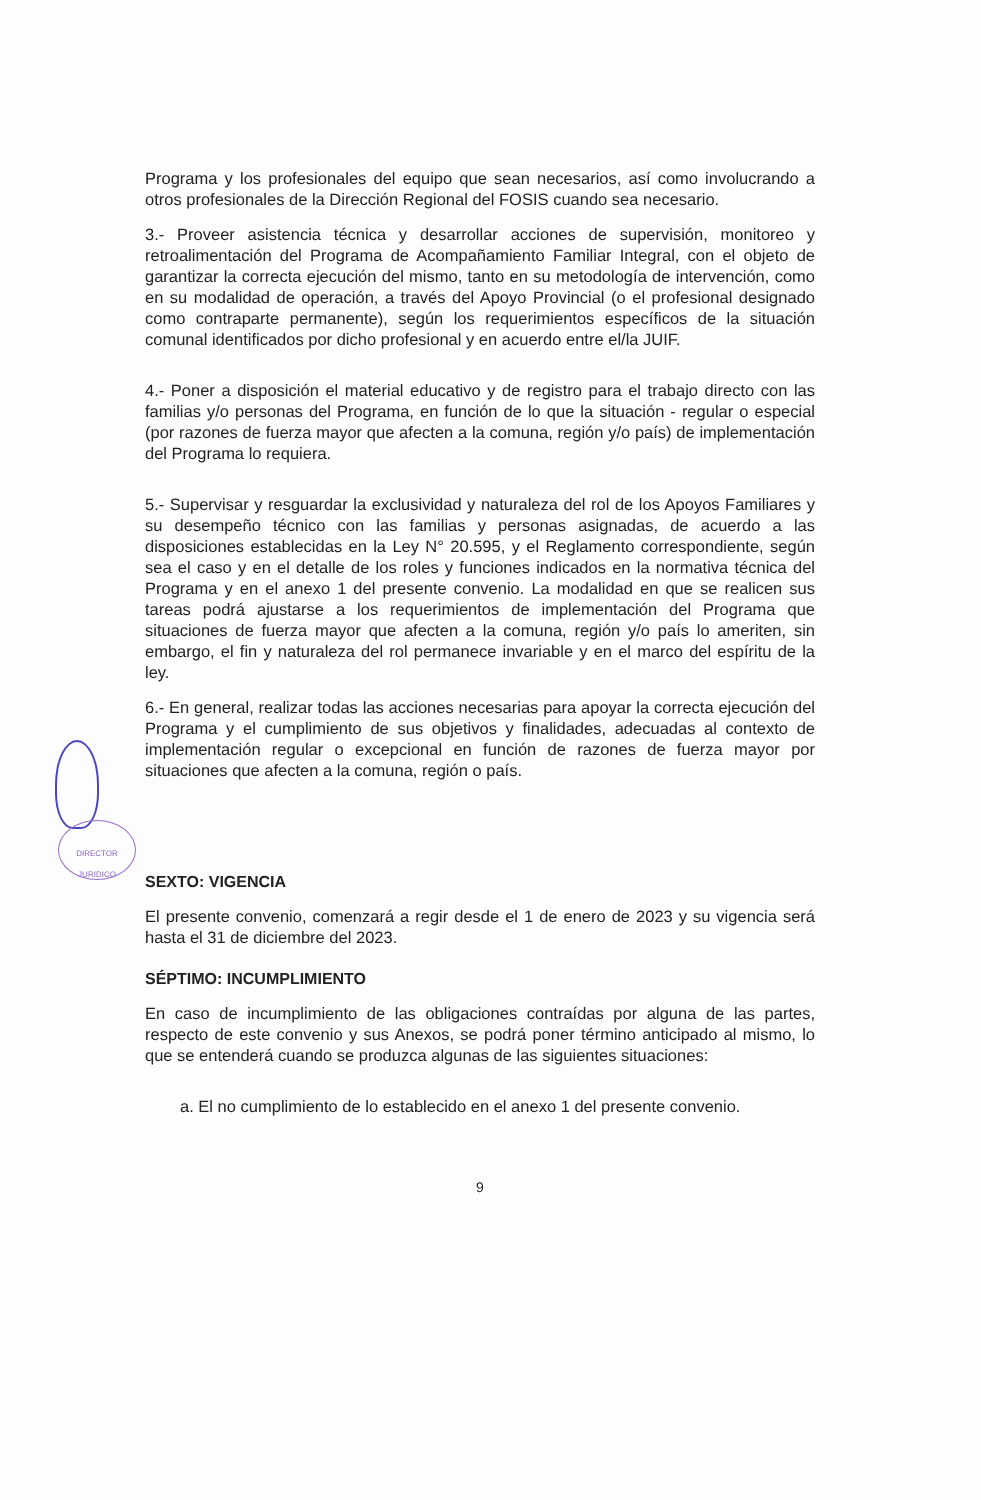DIRECTOR JURIDICO
Programa y los profesionales del equipo que sean necesarios, así como involucrando a otros profesionales de la Dirección Regional del FOSIS cuando sea necesario.
3.- Proveer asistencia técnica y desarrollar acciones de supervisión, monitoreo y retroalimentación del Programa de Acompañamiento Familiar Integral, con el objeto de garantizar la correcta ejecución del mismo, tanto en su metodología de intervención, como en su modalidad de operación, a través del Apoyo Provincial (o el profesional designado como contraparte permanente), según los requerimientos específicos de la situación comunal identificados por dicho profesional y en acuerdo entre el/la JUIF.
4.- Poner a disposición el material educativo y de registro para el trabajo directo con las familias y/o personas del Programa, en función de lo que la situación - regular o especial (por razones de fuerza mayor que afecten a la comuna, región y/o país) de implementación del Programa lo requiera.
5.- Supervisar y resguardar la exclusividad y naturaleza del rol de los Apoyos Familiares y su desempeño técnico con las familias y personas asignadas, de acuerdo a las disposiciones establecidas en la Ley N° 20.595, y el Reglamento correspondiente, según sea el caso y en el detalle de los roles y funciones indicados en la normativa técnica del Programa y en el anexo 1 del presente convenio. La modalidad en que se realicen sus tareas podrá ajustarse a los requerimientos de implementación del Programa que situaciones de fuerza mayor que afecten a la comuna, región y/o país lo ameriten, sin embargo, el fin y naturaleza del rol permanece invariable y en el marco del espíritu de la ley.
6.- En general, realizar todas las acciones necesarias para apoyar la correcta ejecución del Programa y el cumplimiento de sus objetivos y finalidades, adecuadas al contexto de implementación regular o excepcional en función de razones de fuerza mayor por situaciones que afecten a la comuna, región o país.
SEXTO: VIGENCIA
El presente convenio, comenzará a regir desde el 1 de enero de 2023 y su vigencia será hasta el 31 de diciembre del 2023.
SÉPTIMO: INCUMPLIMIENTO
En caso de incumplimiento de las obligaciones contraídas por alguna de las partes, respecto de este convenio y sus Anexos, se podrá poner término anticipado al mismo, lo que se entenderá cuando se produzca algunas de las siguientes situaciones:
a. El no cumplimiento de lo establecido en el anexo 1 del presente convenio.
9